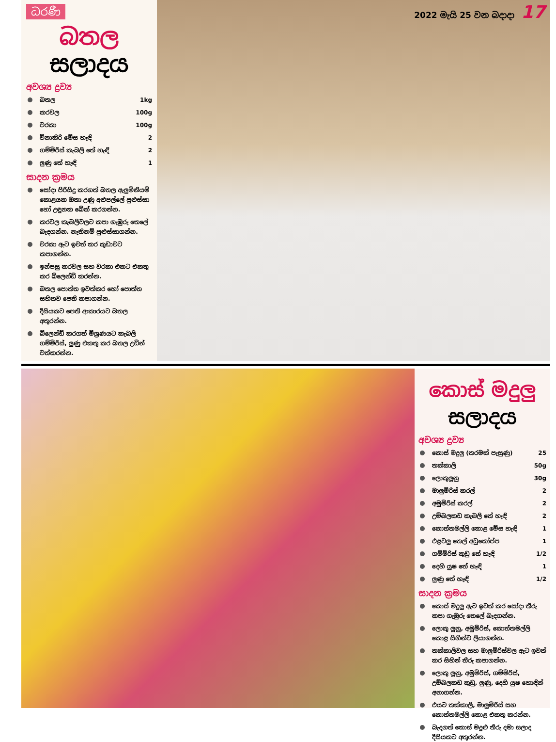ධරණී
බතල
සලාදය
අවශ්‍ය ද්‍රව්‍ය
බතල 1kg
කරවල 100g
වරකා 100g
විනාකිරි මේස හැඳි 2
ගම්මිරිස් කැබලි තේ හැඳි 2
ලුණු තේ හැඳි 1
සාදන ක්‍රමය
සෝදා පිරිසිදු කරගත් බතල ඇලුමිනියම් කොළයක ඔතා උණු අළුපල්ලේ පුළුස්සා හෝ උඳුනක බේක් කරගන්න.
කරවල කැබලිවලට කපා ගැඹුරු තෙලේ බැදගන්න. නැතිනම් පුළුස්සාගන්න.
වරකා ඇට ඉවත් කර කුඩාවට කපාගන්න.
ඉන්පසු කරවල සහ වරකා එකට එකතු කර බ්ලෙන්ඩ් කරන්න.
බතල පොත්ත ඉවත්කර හෝ පොත්ත සහිතව පෙති කපාගන්න.
දීසියකට පෙති ආකාරයට බතල අතුරන්න.
බ්ලෙන්ඩ් කරගත් මිශ්‍රණයට කැබලි ගම්මිරිස්, ලුණු එකතු කර බතල උඩින් වත්කරන්න.
2022 මැයි 25 වන බදාදා 17
කොස් මදුලු
සලාදය
අවශ්‍ය ද්‍රව්‍ය
කොස් මදුලු (තරමක් පැසුණු) 25
තක්කාලි 50g
ලොකුලූනු 30g
මාලුමිරිස් කරල් 2
අමුමිරිස් කරල් 2
උම්බලකඩ කැබලි තේ හැඳි 2
කොත්තමල්ලි කොළ මේස හැඳි 1
එළවලු තෙල් අඩුකෝප්ප 1
ගම්මිරිස් කුඩු තේ හැඳි 1/2
දෙහි යුෂ තේ හැඳි 1
ලුණු තේ හැඳි 1/2
සාදන ක්‍රමය
කොස් මදුලු ඇට ඉවත් කර සෝදා තීරු කපා ගැඹුරු තෙලේ බැදගන්න.
ලොකු ලූනු, අමුමිරිස්, කොත්තමල්ලි කොළ සිහින්ව ලියාගන්න.
තක්කාලිවල සහ මාලුමිරිස්වල ඇට ඉවත් කර සිහින් තීරු කපාගන්න.
ලොකු ලූනු, අමුමිරිස්, ගම්මිරිස්, උම්බලකඩ කුඩු, ලුණු, දෙහි යුෂ හොඳින් අනාගන්න.
එයට තක්කාලි, මාලුමිරිස් සහ කොත්තමල්ලි කොළ එකතු කරන්න.
බැදගත් කොස් මදුළු තීරු දමා සලාද දීසියකට අතුරන්න.